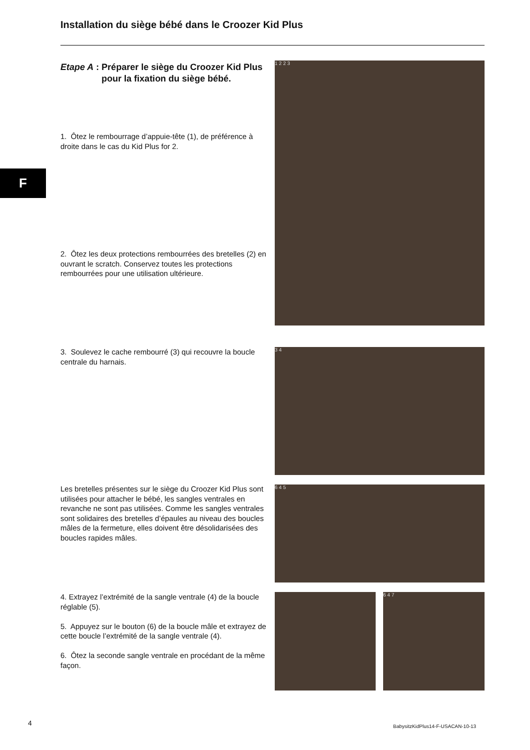Installation du siège bébé dans le Croozer Kid Plus
F
Etape A : Préparer le siège du Croozer Kid Plus pour la fixation du siège bébé.
1. Ôtez le rembourrage d’appuie-tête (1), de préférence à droite dans le cas du Kid Plus for 2.
2. Ôtez les deux protections rembourrées des bretelles (2) en ouvrant le scratch. Conservez toutes les protections rembourrées pour une utilisation ultérieure.
3. Soulevez le cache rembourré (3) qui recouvre la boucle centrale du harnais.
Les bretelles présentes sur le siège du Croozer Kid Plus sont utilisées pour attacher le bébé, les sangles ventrales en revanche ne sont pas utilisées. Comme les sangles ventrales sont solidaires des bretelles d’épaules au niveau des boucles mâles de la fermeture, elles doivent être désolidarisées des boucles rapides mâles.
4. Extrayez l’extrémité de la sangle ventrale (4) de la boucle réglable (5).
5. Appuyez sur le bouton (6) de la boucle mâle et extrayez de cette boucle l’extrémité de la sangle ventrale (4).
6. Ôtez la seconde sangle ventrale en procédant de la même façon.
1 2 2 3
3 4
6 4 5
6 4 7
4
BabysitzKidPlus14-F-USACAN-10-13